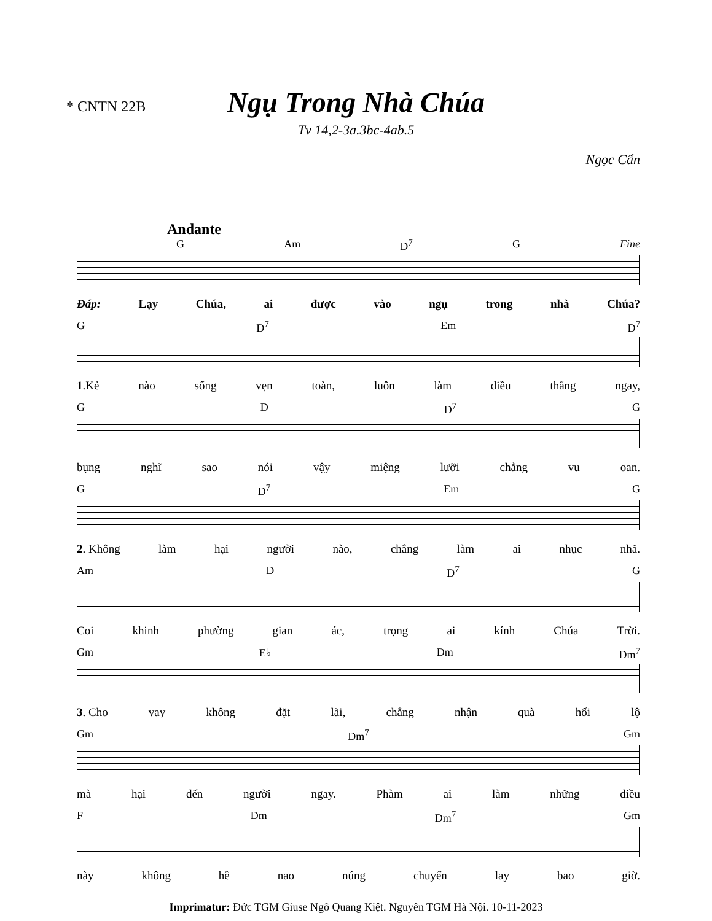* CNTN 22B
Ngụ Trong Nhà Chúa
Tv 14,2-3a.3bc-4ab.5
Ngọc Cẩn
Andante
G Am D<sup>7</sup> G Fine
Đáp: Lạy Chúa, ai được vào ngụ trong nhà Chúa?
G D<sup>7</sup> Em D<sup>7</sup>
1.Kẻ nào sống vẹn toàn, luôn làm điều thẳng ngay,
G D D<sup>7</sup> G
bụng nghĩ sao nói vậy miệng lưỡi chẳng vu oan.
G D<sup>7</sup> Em G
2. Không làm hại người nào, chẳng làm ai nhục nhã.
Am D D<sup>7</sup> G
Coi khinh phường gian ác, trọng ai kính Chúa Trời.
Gm E♭ Dm Dm<sup>7</sup>
3. Cho vay không đặt lãi, chẳng nhận quà hối lộ
Gm Dm<sup>7</sup> Gm
mà hại đến người ngay. Phàm ai làm những điều
F Dm Dm<sup>7</sup> Gm
này không hề nao núng chuyển lay bao giờ.
Imprimatur: Đức TGM Giuse Ngô Quang Kiệt. Nguyên TGM Hà Nội. 10-11-2023